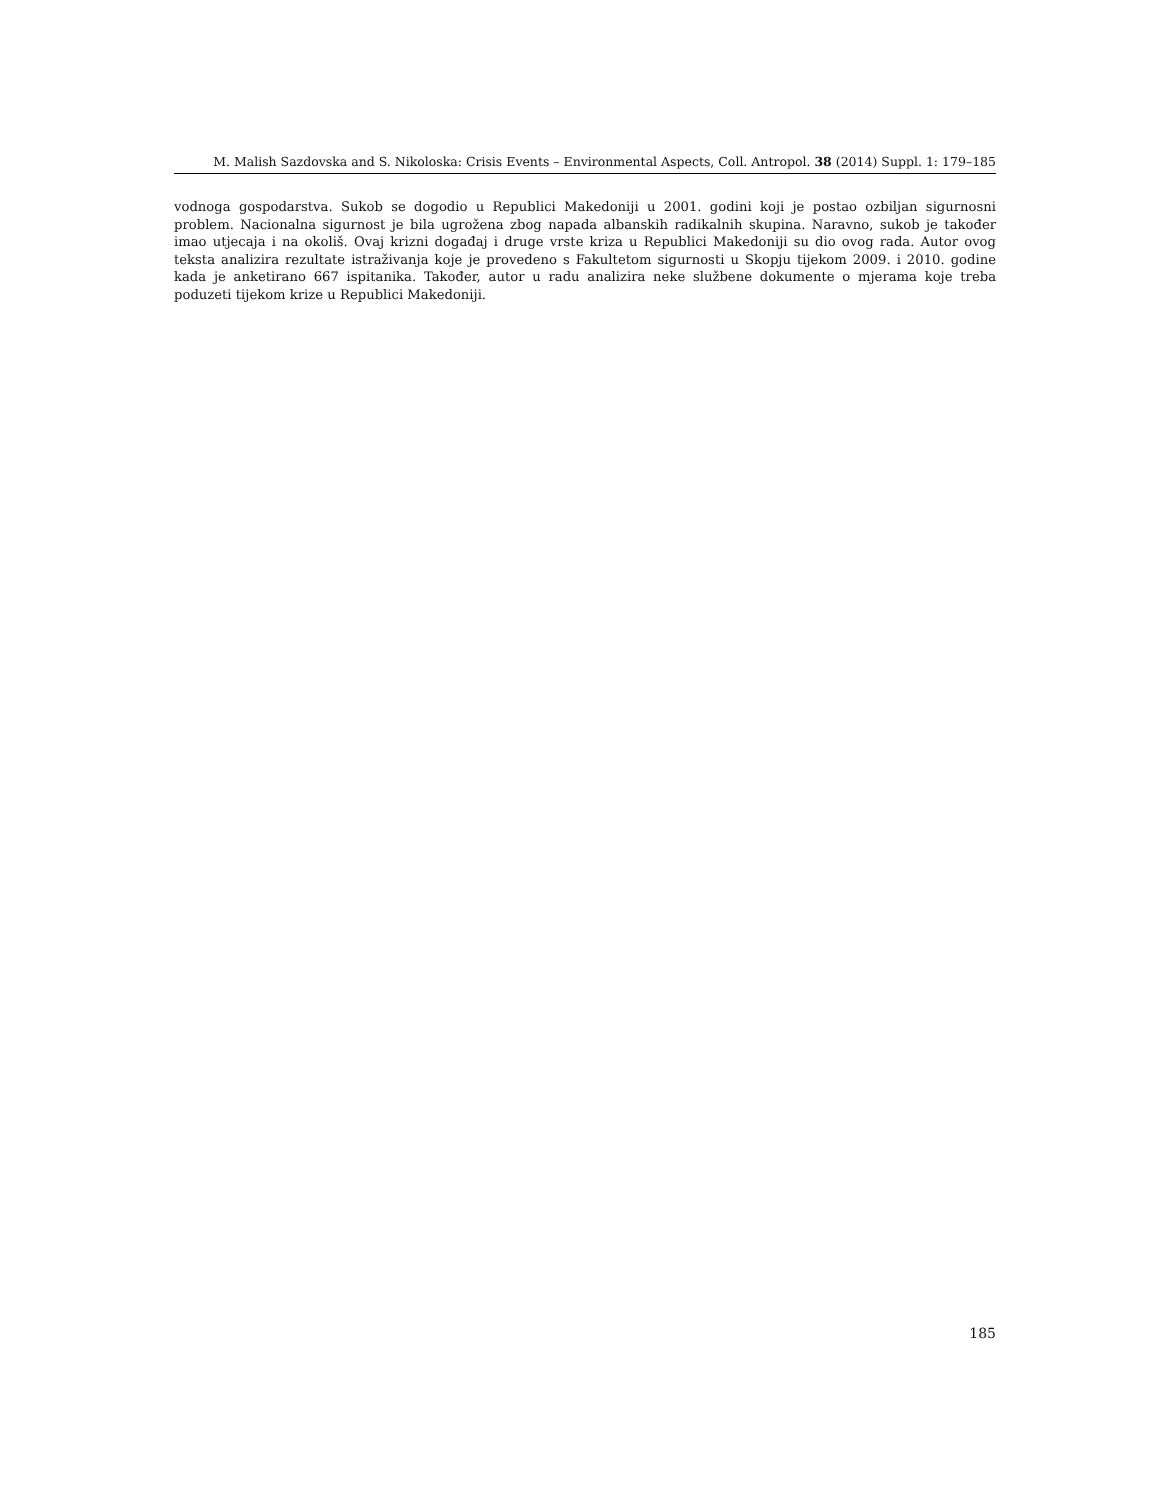M. Malish Sazdovska and S. Nikoloska: Crisis Events – Environmental Aspects, Coll. Antropol. 38 (2014) Suppl. 1: 179–185
vodnoga gospodarstva. Sukob se dogodio u Republici Makedoniji u 2001. godini koji je postao ozbiljan sigurnosni problem. Nacionalna sigurnost je bila ugrožena zbog napada albanskih radikalnih skupina. Naravno, sukob je također imao utjecaja i na okoliš. Ovaj krizni događaj i druge vrste kriza u Republici Makedoniji su dio ovog rada. Autor ovog teksta analizira rezultate istraživanja koje je provedeno s Fakultetom sigurnosti u Skopju tijekom 2009. i 2010. godine kada je anketirano 667 ispitanika. Također, autor u radu analizira neke službene dokumente o mjerama koje treba poduzeti tijekom krize u Republici Makedoniji.
185